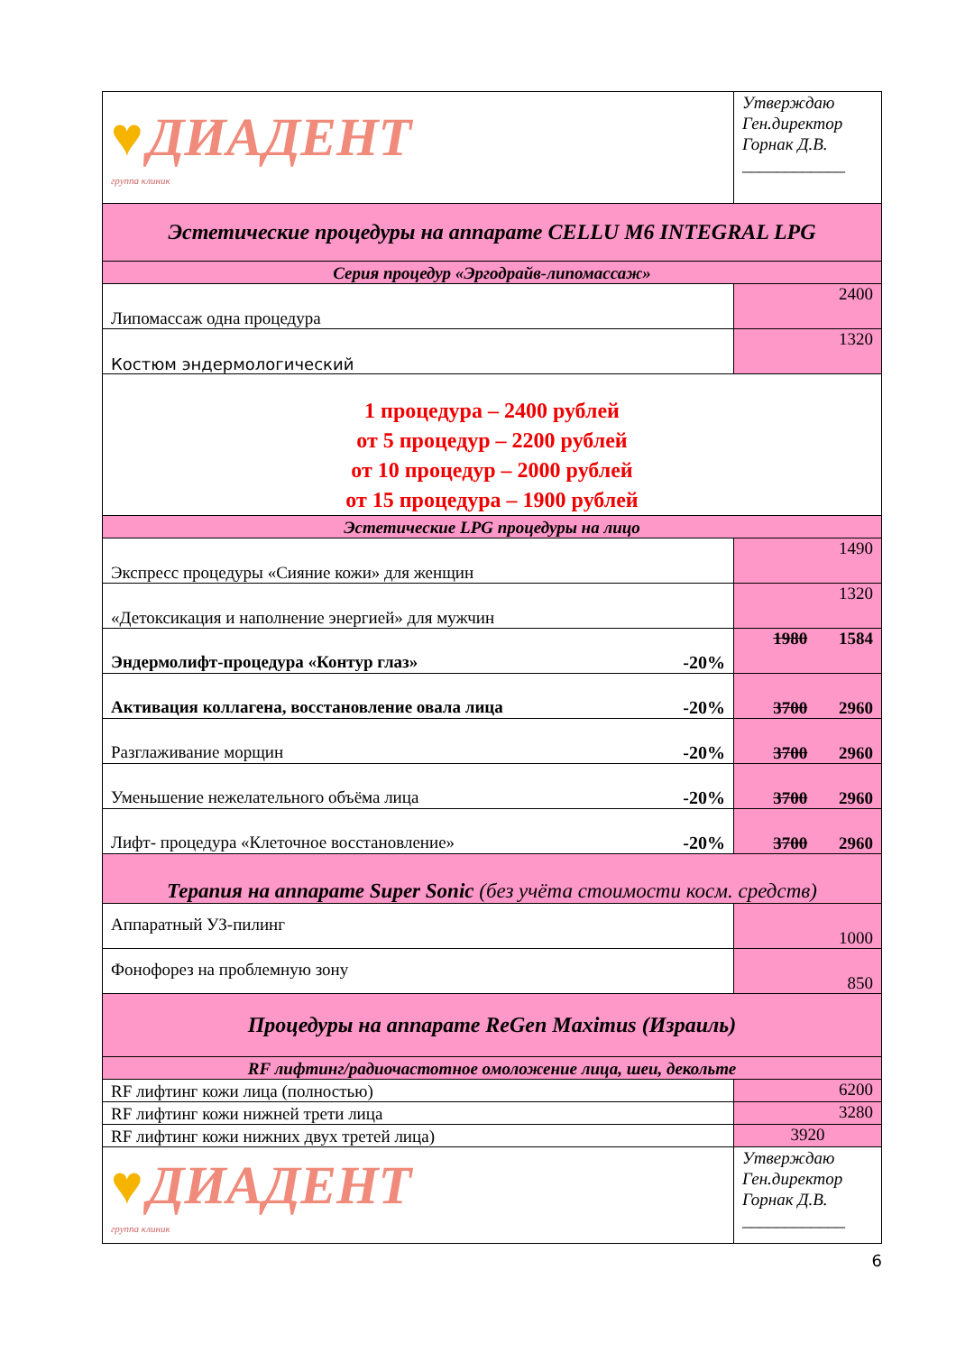| ♥ ДИАДЕНТ группа клиник | Утверждаю Ген.директор Горнак Д.В. ____________ |
| Эстетические процедуры на аппарате CELLU M6 INTEGRAL LPG | |
| Серия процедур «Эргодрайв-липомассаж» | |
| Липомассаж одна процедура | 2400 |
| Костюм эндермологический | 1320 |
| 1 процедура – 2400 рублей от 5 процедур – 2200 рублей от 10 процедур – 2000 рублей от 15 процедура – 1900 рублей | |
| Эстетические LPG процедуры на лицо | |
| Экспресс процедуры «Сияние кожи» для женщин | 1490 |
| «Детоксикация и наполнение энергией» для мужчин | 1320 |
| Эндермолифт-процедура «Контур глаз» -20% | 1980 1584 |
| Активация коллагена, восстановление овала лица -20% | 3700 2960 |
| Разглаживание морщин -20% | 3700 2960 |
| Уменьшение нежелательного объёма лица -20% | 3700 2960 |
| Лифт- процедура «Клеточное восстановление» -20% | 3700 2960 |
| Терапия на аппарате Super Sonic (без учёта стоимости косм. средств) | |
| Аппаратный УЗ-пилинг | 1000 |
| Фонофорез на проблемную зону | 850 |
| Процедуры на аппарате ReGen Maximus (Израиль) | |
| RF лифтинг/радиочастотное омоложение лица, шеи, декольте | |
| RF лифтинг кожи лица (полностью) | 6200 |
| RF лифтинг кожи нижней трети лица | 3280 |
| RF лифтинг кожи нижних двух третей лица) | 3920 |
| ♥ ДИАДЕНТ группа клиник | Утверждаю Ген.директор Горнак Д.В. ____________ |
6